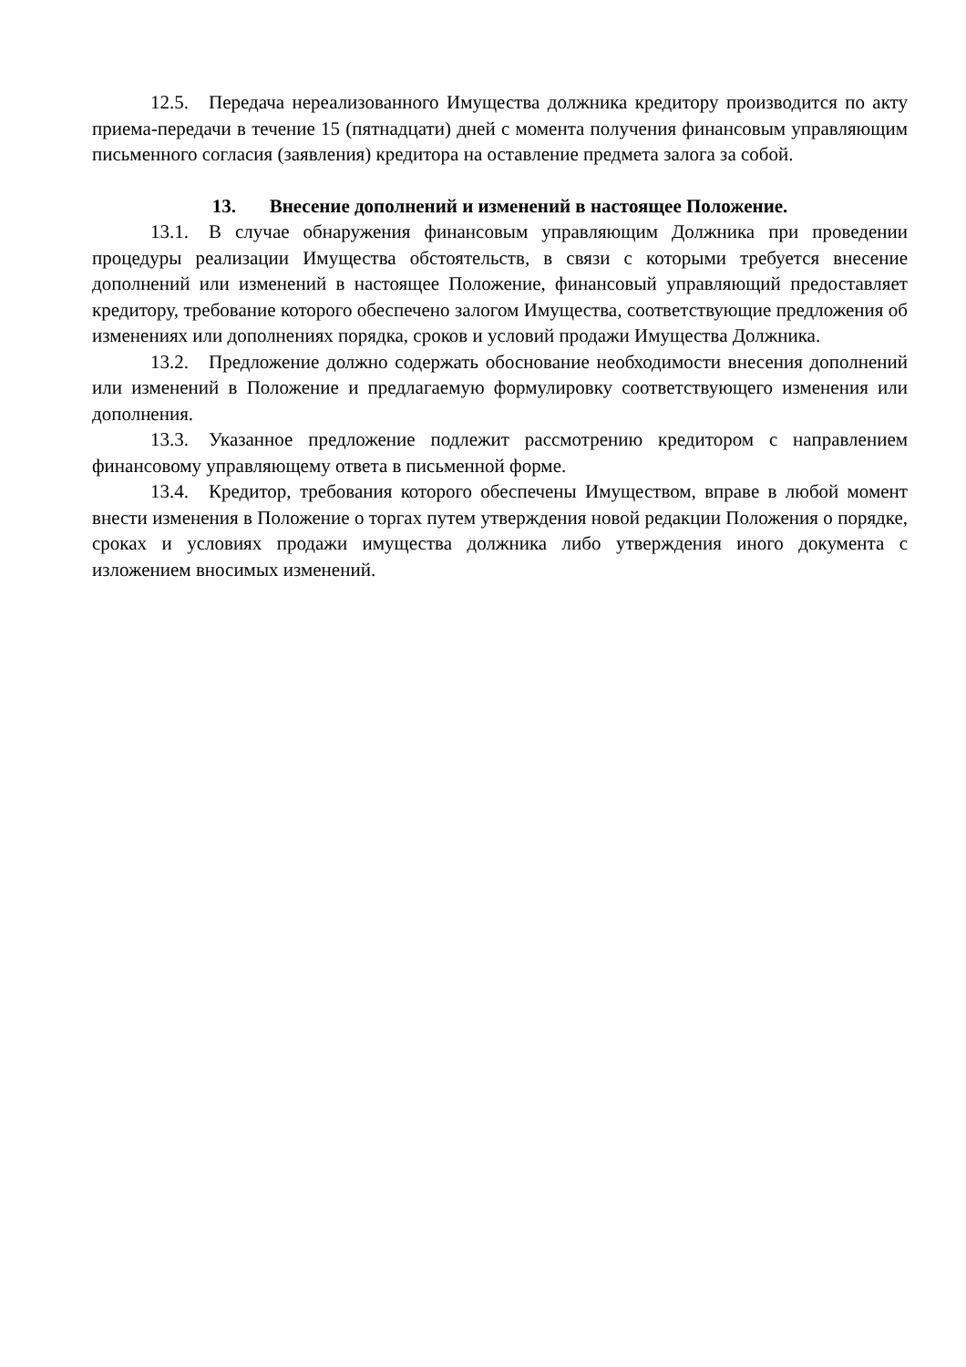12.5. Передача нереализованного Имущества должника кредитору производится по акту приема-передачи в течение 15 (пятнадцати) дней с момента получения финансовым управляющим письменного согласия (заявления) кредитора на оставление предмета залога за собой.
13. Внесение дополнений и изменений в настоящее Положение.
13.1. В случае обнаружения финансовым управляющим Должника при проведении процедуры реализации Имущества обстоятельств, в связи с которыми требуется внесение дополнений или изменений в настоящее Положение, финансовый управляющий предоставляет кредитору, требование которого обеспечено залогом Имущества, соответствующие предложения об изменениях или дополнениях порядка, сроков и условий продажи Имущества Должника.
13.2. Предложение должно содержать обоснование необходимости внесения дополнений или изменений в Положение и предлагаемую формулировку соответствующего изменения или дополнения.
13.3. Указанное предложение подлежит рассмотрению кредитором с направлением финансовому управляющему ответа в письменной форме.
13.4. Кредитор, требования которого обеспечены Имуществом, вправе в любой момент внести изменения в Положение о торгах путем утверждения новой редакции Положения о порядке, сроках и условиях продажи имущества должника либо утверждения иного документа с изложением вносимых изменений.